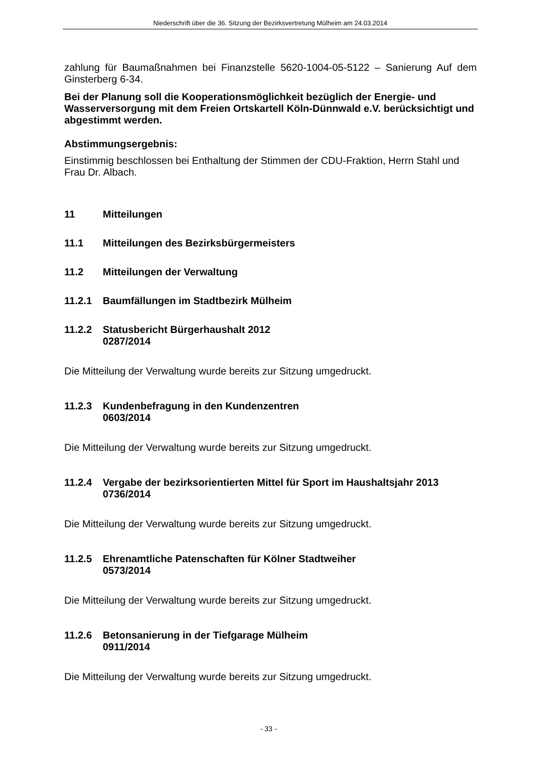Niederschrift über die 36. Sitzung der Bezirksvertretung Mülheim am 24.03.2014
zahlung für Baumaßnahmen bei Finanzstelle 5620-1004-05-5122 – Sanierung Auf dem Ginsterberg 6-34.
Bei der Planung soll die Kooperationsmöglichkeit bezüglich der Energie- und Wasserversorgung mit dem Freien Ortskartell Köln-Dünnwald e.V. berücksichtigt und abgestimmt werden.
Abstimmungsergebnis:
Einstimmig beschlossen bei Enthaltung der Stimmen der CDU-Fraktion, Herrn Stahl und Frau Dr. Albach.
11 Mitteilungen
11.1 Mitteilungen des Bezirksbürgermeisters
11.2 Mitteilungen der Verwaltung
11.2.1 Baumfällungen im Stadtbezirk Mülheim
11.2.2 Statusbericht Bürgerhaushalt 2012
0287/2014
Die Mitteilung der Verwaltung wurde bereits zur Sitzung umgedruckt.
11.2.3 Kundenbefragung in den Kundenzentren
0603/2014
Die Mitteilung der Verwaltung wurde bereits zur Sitzung umgedruckt.
11.2.4 Vergabe der bezirksorientierten Mittel für Sport im Haushaltsjahr 2013
0736/2014
Die Mitteilung der Verwaltung wurde bereits zur Sitzung umgedruckt.
11.2.5 Ehrenamtliche Patenschaften für Kölner Stadtweiher
0573/2014
Die Mitteilung der Verwaltung wurde bereits zur Sitzung umgedruckt.
11.2.6 Betonsanierung in der Tiefgarage Mülheim
0911/2014
Die Mitteilung der Verwaltung wurde bereits zur Sitzung umgedruckt.
- 33 -